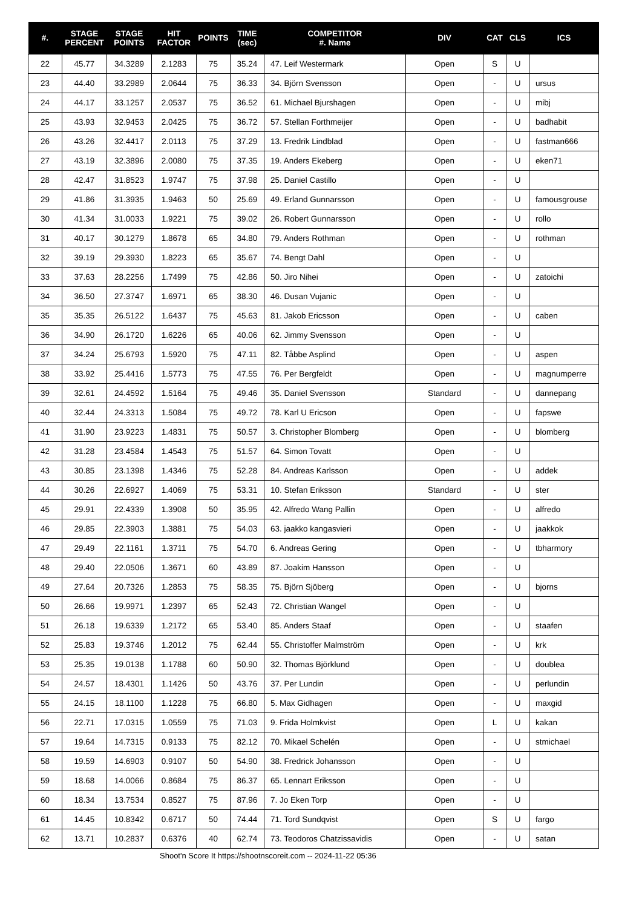| #. | STAGE PERCENT | STAGE POINTS | HIT FACTOR | POINTS | TIME (sec) | COMPETITOR #. Name | DIV | CAT | CLS | ICS |
| --- | --- | --- | --- | --- | --- | --- | --- | --- | --- | --- |
| 22 | 45.77 | 34.3289 | 2.1283 | 75 | 35.24 | 47. Leif Westermark | Open | S | U | |
| 23 | 44.40 | 33.2989 | 2.0644 | 75 | 36.33 | 34. Björn Svensson | Open | - | U | ursus |
| 24 | 44.17 | 33.1257 | 2.0537 | 75 | 36.52 | 61. Michael Bjurshagen | Open | - | U | mibj |
| 25 | 43.93 | 32.9453 | 2.0425 | 75 | 36.72 | 57. Stellan Forthmeijer | Open | - | U | badhabit |
| 26 | 43.26 | 32.4417 | 2.0113 | 75 | 37.29 | 13. Fredrik Lindblad | Open | - | U | fastman666 |
| 27 | 43.19 | 32.3896 | 2.0080 | 75 | 37.35 | 19. Anders Ekeberg | Open | - | U | eken71 |
| 28 | 42.47 | 31.8523 | 1.9747 | 75 | 37.98 | 25. Daniel Castillo | Open | - | U | |
| 29 | 41.86 | 31.3935 | 1.9463 | 50 | 25.69 | 49. Erland Gunnarsson | Open | - | U | famousgrouse |
| 30 | 41.34 | 31.0033 | 1.9221 | 75 | 39.02 | 26. Robert Gunnarsson | Open | - | U | rollo |
| 31 | 40.17 | 30.1279 | 1.8678 | 65 | 34.80 | 79. Anders Rothman | Open | - | U | rothman |
| 32 | 39.19 | 29.3930 | 1.8223 | 65 | 35.67 | 74. Bengt Dahl | Open | - | U | |
| 33 | 37.63 | 28.2256 | 1.7499 | 75 | 42.86 | 50. Jiro Nihei | Open | - | U | zatoichi |
| 34 | 36.50 | 27.3747 | 1.6971 | 65 | 38.30 | 46. Dusan Vujanic | Open | - | U | |
| 35 | 35.35 | 26.5122 | 1.6437 | 75 | 45.63 | 81. Jakob Ericsson | Open | - | U | caben |
| 36 | 34.90 | 26.1720 | 1.6226 | 65 | 40.06 | 62. Jimmy Svensson | Open | - | U | |
| 37 | 34.24 | 25.6793 | 1.5920 | 75 | 47.11 | 82. Tåbbe Asplind | Open | - | U | aspen |
| 38 | 33.92 | 25.4416 | 1.5773 | 75 | 47.55 | 76. Per Bergfeldt | Open | - | U | magnumperre |
| 39 | 32.61 | 24.4592 | 1.5164 | 75 | 49.46 | 35. Daniel Svensson | Standard | - | U | dannepang |
| 40 | 32.44 | 24.3313 | 1.5084 | 75 | 49.72 | 78. Karl U Ericson | Open | - | U | fapswe |
| 41 | 31.90 | 23.9223 | 1.4831 | 75 | 50.57 | 3. Christopher Blomberg | Open | - | U | blomberg |
| 42 | 31.28 | 23.4584 | 1.4543 | 75 | 51.57 | 64. Simon Tovatt | Open | - | U | |
| 43 | 30.85 | 23.1398 | 1.4346 | 75 | 52.28 | 84. Andreas Karlsson | Open | - | U | addek |
| 44 | 30.26 | 22.6927 | 1.4069 | 75 | 53.31 | 10. Stefan Eriksson | Standard | - | U | ster |
| 45 | 29.91 | 22.4339 | 1.3908 | 50 | 35.95 | 42. Alfredo Wang Pallin | Open | - | U | alfredo |
| 46 | 29.85 | 22.3903 | 1.3881 | 75 | 54.03 | 63. jaakko kangasvieri | Open | - | U | jaakkok |
| 47 | 29.49 | 22.1161 | 1.3711 | 75 | 54.70 | 6. Andreas Gering | Open | - | U | tbharmory |
| 48 | 29.40 | 22.0506 | 1.3671 | 60 | 43.89 | 87. Joakim Hansson | Open | - | U | |
| 49 | 27.64 | 20.7326 | 1.2853 | 75 | 58.35 | 75. Björn Sjöberg | Open | - | U | bjorns |
| 50 | 26.66 | 19.9971 | 1.2397 | 65 | 52.43 | 72. Christian Wangel | Open | - | U | |
| 51 | 26.18 | 19.6339 | 1.2172 | 65 | 53.40 | 85. Anders Staaf | Open | - | U | staafen |
| 52 | 25.83 | 19.3746 | 1.2012 | 75 | 62.44 | 55. Christoffer Malmström | Open | - | U | krk |
| 53 | 25.35 | 19.0138 | 1.1788 | 60 | 50.90 | 32. Thomas Björklund | Open | - | U | doublea |
| 54 | 24.57 | 18.4301 | 1.1426 | 50 | 43.76 | 37. Per Lundin | Open | - | U | perlundin |
| 55 | 24.15 | 18.1100 | 1.1228 | 75 | 66.80 | 5. Max Gidhagen | Open | - | U | maxgid |
| 56 | 22.71 | 17.0315 | 1.0559 | 75 | 71.03 | 9. Frida Holmkvist | Open | L | U | kakan |
| 57 | 19.64 | 14.7315 | 0.9133 | 75 | 82.12 | 70. Mikael Schelén | Open | - | U | stmichael |
| 58 | 19.59 | 14.6903 | 0.9107 | 50 | 54.90 | 38. Fredrick Johansson | Open | - | U | |
| 59 | 18.68 | 14.0066 | 0.8684 | 75 | 86.37 | 65. Lennart Eriksson | Open | - | U | |
| 60 | 18.34 | 13.7534 | 0.8527 | 75 | 87.96 | 7. Jo Eken Torp | Open | - | U | |
| 61 | 14.45 | 10.8342 | 0.6717 | 50 | 74.44 | 71. Tord Sundqvist | Open | S | U | fargo |
| 62 | 13.71 | 10.2837 | 0.6376 | 40 | 62.74 | 73. Teodoros Chatzissavidis | Open | - | U | satan |
Shoot'n Score It https://shootnscoreit.com -- 2024-11-22 05:36